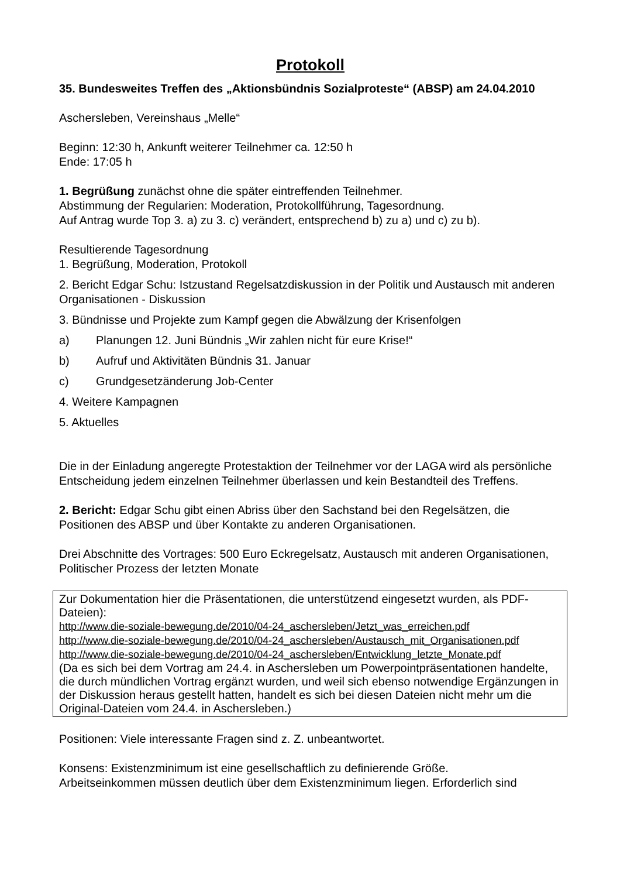Protokoll
35. Bundesweites Treffen des „Aktionsbündnis Sozialproteste“ (ABSP) am 24.04.2010
Aschersleben, Vereinshaus „Melle“
Beginn: 12:30 h, Ankunft weiterer Teilnehmer ca. 12:50 h
Ende: 17:05 h
1. Begrüßung zunächst ohne die später eintreffenden Teilnehmer.
Abstimmung der Regularien: Moderation, Protokollführung, Tagesordnung.
Auf Antrag wurde Top 3. a) zu 3. c) verändert, entsprechend b) zu a) und c) zu b).
Resultierende Tagesordnung
1. Begrüßung, Moderation, Protokoll
2. Bericht Edgar Schu: Istzustand Regelsatzdiskussion in der Politik und Austausch mit anderen Organisationen - Diskussion
3. Bündnisse und Projekte zum Kampf gegen die Abwälzung der Krisenfolgen
a) Planungen 12. Juni Bündnis „Wir zahlen nicht für eure Krise!“
b) Aufruf und Aktivitäten Bündnis 31. Januar
c) Grundgesetzänderung Job-Center
4. Weitere Kampagnen
5. Aktuelles
Die in der Einladung angeregte Protestaktion der Teilnehmer vor der LAGA wird als persönliche Entscheidung jedem einzelnen Teilnehmer überlassen und kein Bestandteil des Treffens.
2. Bericht: Edgar Schu gibt einen Abriss über den Sachstand bei den Regelsätzen, die Positionen des ABSP und über Kontakte zu anderen Organisationen.
Drei Abschnitte des Vortrages: 500 Euro Eckregelsatz, Austausch mit anderen Organisationen, Politischer Prozess der letzten Monate
Zur Dokumentation hier die Präsentationen, die unterstützend eingesetzt wurden, als PDF-Dateien):
http://www.die-soziale-bewegung.de/2010/04-24_aschersleben/Jetzt_was_erreichen.pdf
http://www.die-soziale-bewegung.de/2010/04-24_aschersleben/Austausch_mit_Organisationen.pdf
http://www.die-soziale-bewegung.de/2010/04-24_aschersleben/Entwicklung_letzte_Monate.pdf
(Da es sich bei dem Vortrag am 24.4. in Aschersleben um Powerpointpräsentationen handelte, die durch mündlichen Vortrag ergänzt wurden, und weil sich ebenso notwendige Ergänzungen in der Diskussion heraus gestellt hatten, handelt es sich bei diesen Dateien nicht mehr um die Original-Dateien vom 24.4. in Aschersleben.)
Positionen: Viele interessante Fragen sind z. Z. unbeantwortet.
Konsens: Existenzminimum ist eine gesellschaftlich zu definierende Größe.
Arbeitseinkommen müssen deutlich über dem Existenzminimum liegen. Erforderlich sind